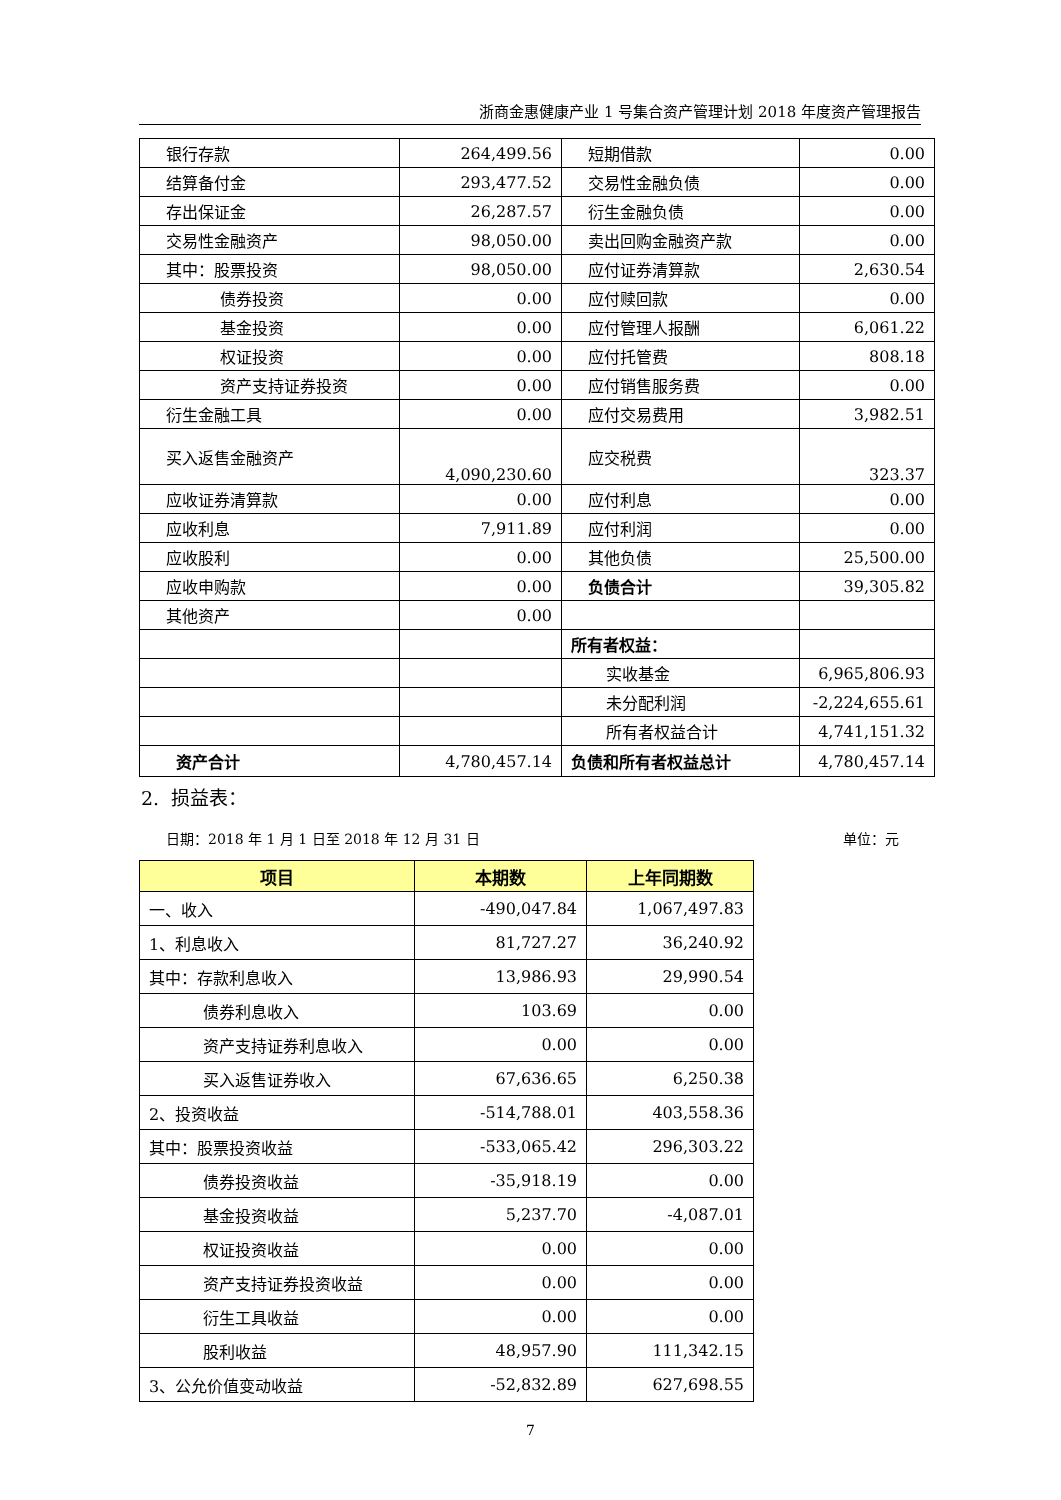浙商金惠健康产业 1 号集合资产管理计划 2018 年度资产管理报告
| 银行存款 | 264,499.56 | 短期借款 | 0.00 |
| 结算备付金 | 293,477.52 | 交易性金融负债 | 0.00 |
| 存出保证金 | 26,287.57 | 衍生金融负债 | 0.00 |
| 交易性金融资产 | 98,050.00 | 卖出回购金融资产款 | 0.00 |
| 其中：股票投资 | 98,050.00 | 应付证券清算款 | 2,630.54 |
| 债券投资 | 0.00 | 应付赎回款 | 0.00 |
| 基金投资 | 0.00 | 应付管理人报酬 | 6,061.22 |
| 权证投资 | 0.00 | 应付托管费 | 808.18 |
| 资产支持证券投资 | 0.00 | 应付销售服务费 | 0.00 |
| 衍生金融工具 | 0.00 | 应付交易费用 | 3,982.51 |
| 买入返售金融资产 | 4,090,230.60 | 应交税费 | 323.37 |
| 应收证券清算款 | 0.00 | 应付利息 | 0.00 |
| 应收利息 | 7,911.89 | 应付利润 | 0.00 |
| 应收股利 | 0.00 | 其他负债 | 25,500.00 |
| 应收申购款 | 0.00 | 负债合计 | 39,305.82 |
| 其他资产 | 0.00 | | |
| | | 所有者权益： | |
| | | 实收基金 | 6,965,806.93 |
| | | 未分配利润 | -2,224,655.61 |
| | | 所有者权益合计 | 4,741,151.32 |
| 资产合计 | 4,780,457.14 | 负债和所有者权益总计 | 4,780,457.14 |
2. 损益表：
日期：2018 年 1 月 1 日至 2018 年 12 月 31 日 单位：元
| 项目 | 本期数 | 上年同期数 |
| --- | --- | --- |
| 一、收入 | -490,047.84 | 1,067,497.83 |
| 1、利息收入 | 81,727.27 | 36,240.92 |
| 其中：存款利息收入 | 13,986.93 | 29,990.54 |
| 债券利息收入 | 103.69 | 0.00 |
| 资产支持证券利息收入 | 0.00 | 0.00 |
| 买入返售证券收入 | 67,636.65 | 6,250.38 |
| 2、投资收益 | -514,788.01 | 403,558.36 |
| 其中：股票投资收益 | -533,065.42 | 296,303.22 |
| 债券投资收益 | -35,918.19 | 0.00 |
| 基金投资收益 | 5,237.70 | -4,087.01 |
| 权证投资收益 | 0.00 | 0.00 |
| 资产支持证券投资收益 | 0.00 | 0.00 |
| 衍生工具收益 | 0.00 | 0.00 |
| 股利收益 | 48,957.90 | 111,342.15 |
| 3、公允价值变动收益 | -52,832.89 | 627,698.55 |
7